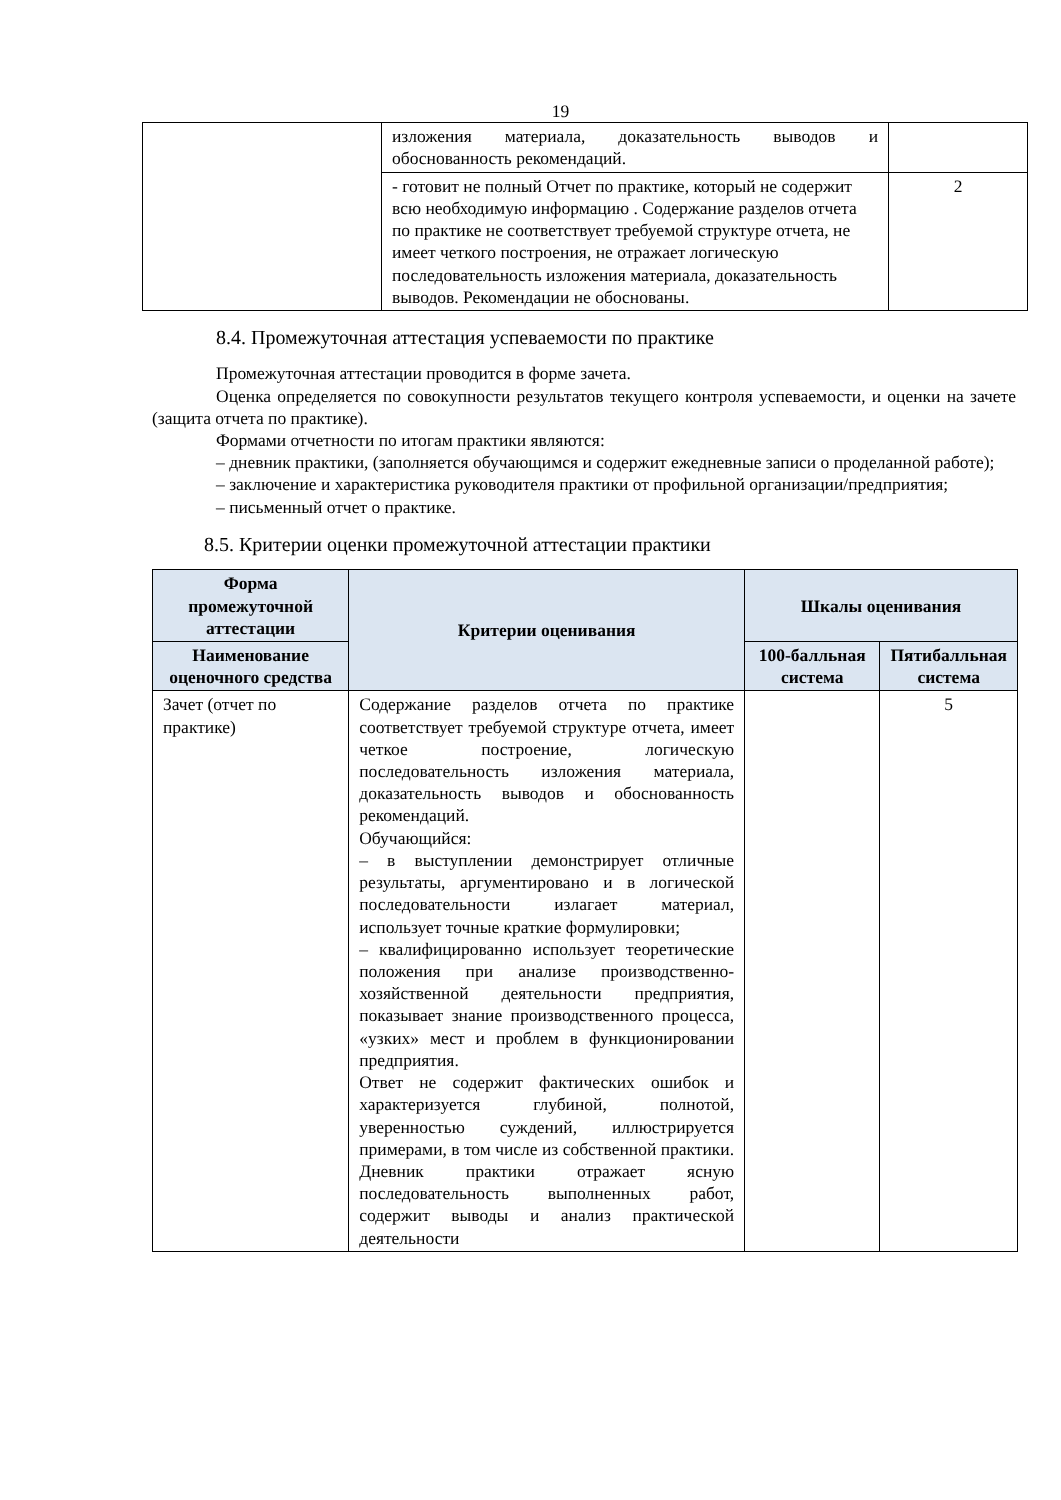19
| | изложения материала, доказательность выводов и обоснованность рекомендаций. | |
| | - готовит не полный Отчет по практике, который не содержит всю необходимую информацию . Содержание разделов отчета по практике не соответствует требуемой структуре отчета, не имеет четкого построения, не отражает логическую последовательность изложения материала, доказательность выводов. Рекомендации не обоснованы. | 2 |
8.4. Промежуточная аттестация успеваемости по практике
Промежуточная аттестации проводится в форме зачета.
Оценка определяется по совокупности результатов текущего контроля успеваемости, и оценки на зачете (защита отчета по практике).
Формами отчетности по итогам практики являются:
– дневник практики, (заполняется обучающимся и содержит ежедневные записи о проделанной работе);
– заключение и характеристика руководителя практики от профильной организации/предприятия;
– письменный отчет о практике.
8.5. Критерии оценки промежуточной аттестации практики
| Форма промежуточной аттестации | Критерии оценивания | Шкалы оценивания | |
| --- | --- | --- | --- |
| Наименование оценочного средства | | 100-балльная система | Пятибалльная система |
| Зачет (отчет по практике) | Содержание разделов отчета по практике соответствует требуемой структуре отчета, имеет четкое построение, логическую последовательность изложения материала, доказательность выводов и обоснованность рекомендаций. Обучающийся: – в выступлении демонстрирует отличные результаты, аргументировано и в логической последовательности излагает материал, использует точные краткие формулировки; – квалифицированно использует теоретические положения при анализе производственно-хозяйственной деятельности предприятия, показывает знание производственного процесса, «узких» мест и проблем в функционировании предприятия. Ответ не содержит фактических ошибок и характеризуется глубиной, полнотой, уверенностью суждений, иллюстрируется примерами, в том числе из собственной практики. Дневник практики отражает ясную последовательность выполненных работ, содержит выводы и анализ практической деятельности | | 5 |